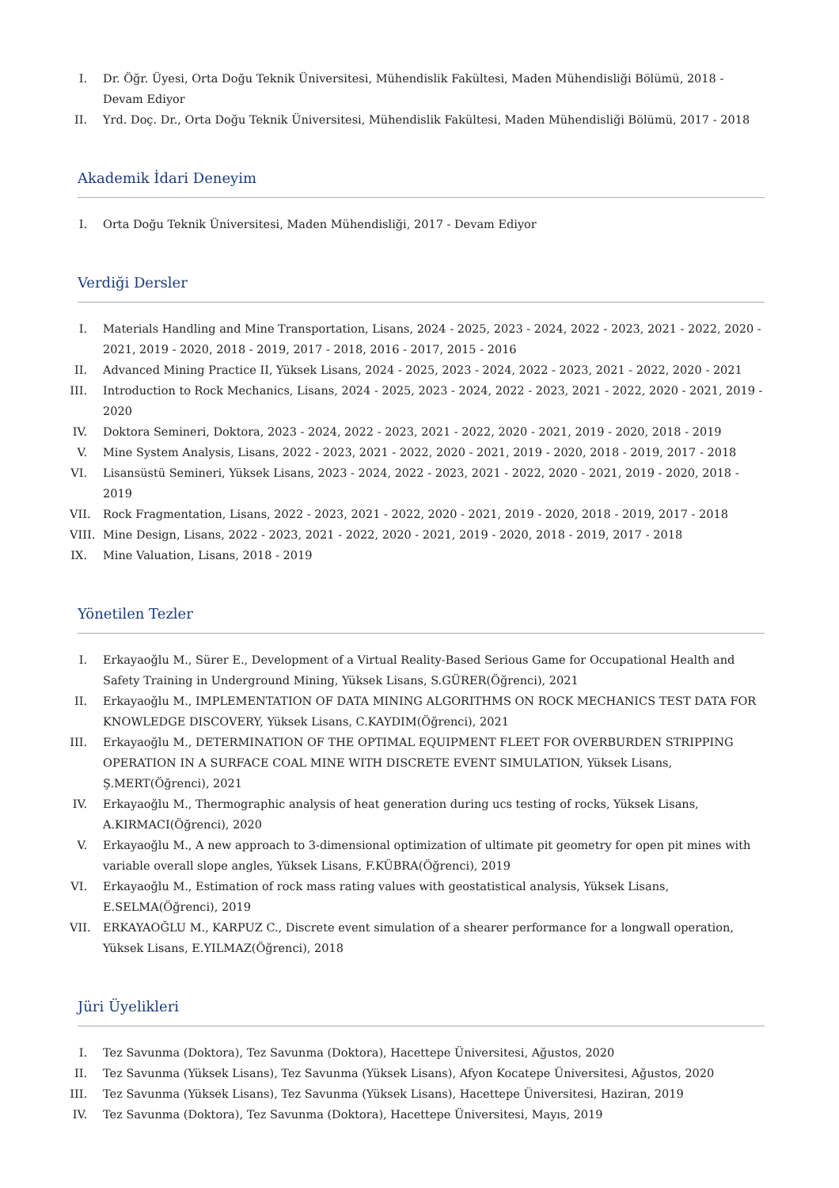I. Dr. Öğr. Üyesi, Orta Doğu Teknik Üniversitesi, Mühendislik Fakültesi, Maden Mühendisliği Bölümü, 2018 - Devam Ediyor
II. Yrd. Doç. Dr., Orta Doğu Teknik Üniversitesi, Mühendislik Fakültesi, Maden Mühendisliği Bölümü, 2017 - 2018
Akademik İdari Deneyim
I. Orta Doğu Teknik Üniversitesi, Maden Mühendisliği, 2017 - Devam Ediyor
Verdiği Dersler
I. Materials Handling and Mine Transportation, Lisans, 2024 - 2025, 2023 - 2024, 2022 - 2023, 2021 - 2022, 2020 - 2021, 2019 - 2020, 2018 - 2019, 2017 - 2018, 2016 - 2017, 2015 - 2016
II. Advanced Mining Practice II, Yüksek Lisans, 2024 - 2025, 2023 - 2024, 2022 - 2023, 2021 - 2022, 2020 - 2021
III. Introduction to Rock Mechanics, Lisans, 2024 - 2025, 2023 - 2024, 2022 - 2023, 2021 - 2022, 2020 - 2021, 2019 - 2020
IV. Doktora Semineri, Doktora, 2023 - 2024, 2022 - 2023, 2021 - 2022, 2020 - 2021, 2019 - 2020, 2018 - 2019
V. Mine System Analysis, Lisans, 2022 - 2023, 2021 - 2022, 2020 - 2021, 2019 - 2020, 2018 - 2019, 2017 - 2018
VI. Lisansüstü Semineri, Yüksek Lisans, 2023 - 2024, 2022 - 2023, 2021 - 2022, 2020 - 2021, 2019 - 2020, 2018 - 2019
VII. Rock Fragmentation, Lisans, 2022 - 2023, 2021 - 2022, 2020 - 2021, 2019 - 2020, 2018 - 2019, 2017 - 2018
VIII. Mine Design, Lisans, 2022 - 2023, 2021 - 2022, 2020 - 2021, 2019 - 2020, 2018 - 2019, 2017 - 2018
IX. Mine Valuation, Lisans, 2018 - 2019
Yönetilen Tezler
I. Erkayaoğlu M., Sürer E., Development of a Virtual Reality-Based Serious Game for Occupational Health and Safety Training in Underground Mining, Yüksek Lisans, S.GÜRER(Öğrenci), 2021
II. Erkayaoğlu M., IMPLEMENTATION OF DATA MINING ALGORITHMS ON ROCK MECHANICS TEST DATA FOR KNOWLEDGE DISCOVERY, Yüksek Lisans, C.KAYDIM(Öğrenci), 2021
III. Erkayaoğlu M., DETERMINATION OF THE OPTIMAL EQUIPMENT FLEET FOR OVERBURDEN STRIPPING OPERATION IN A SURFACE COAL MINE WITH DISCRETE EVENT SIMULATION, Yüksek Lisans, Ş.MERT(Öğrenci), 2021
IV. Erkayaoğlu M., Thermographic analysis of heat generation during ucs testing of rocks, Yüksek Lisans, A.KIRMACI(Öğrenci), 2020
V. Erkayaoğlu M., A new approach to 3-dimensional optimization of ultimate pit geometry for open pit mines with variable overall slope angles, Yüksek Lisans, F.KÜBRA(Öğrenci), 2019
VI. Erkayaoğlu M., Estimation of rock mass rating values with geostatistical analysis, Yüksek Lisans, E.SELMA(Öğrenci), 2019
VII. ERKAYAOĞLU M., KARPUZ C., Discrete event simulation of a shearer performance for a longwall operation, Yüksek Lisans, E.YILMAZ(Öğrenci), 2018
Jüri Üyelikleri
I. Tez Savunma (Doktora), Tez Savunma (Doktora), Hacettepe Üniversitesi, Ağustos, 2020
II. Tez Savunma (Yüksek Lisans), Tez Savunma (Yüksek Lisans), Afyon Kocatepe Üniversitesi, Ağustos, 2020
III. Tez Savunma (Yüksek Lisans), Tez Savunma (Yüksek Lisans), Hacettepe Üniversitesi, Haziran, 2019
IV. Tez Savunma (Doktora), Tez Savunma (Doktora), Hacettepe Üniversitesi, Mayıs, 2019